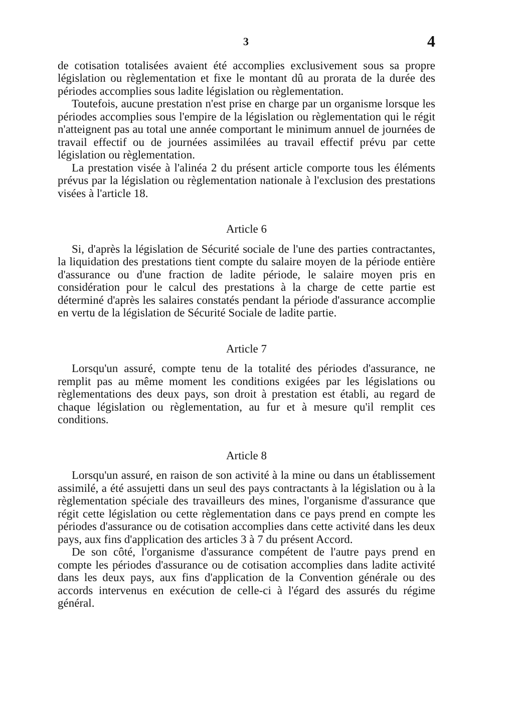3 4
de cotisation totalisées avaient été accomplies exclusivement sous sa propre législation ou règlementation et fixe le montant dû au prorata de la durée des périodes accomplies sous ladite législation ou règlementation.
Toutefois, aucune prestation n'est prise en charge par un organisme lorsque les périodes accomplies sous l'empire de la législation ou règlementation qui le régit n'atteignent pas au total une année comportant le minimum annuel de journées de travail effectif ou de journées assimilées au travail effectif prévu par cette législation ou règlementation.
La prestation visée à l'alinéa 2 du présent article comporte tous les éléments prévus par la législation ou règlementation nationale à l'exclusion des prestations visées à l'article 18.
Article 6
Si, d'après la législation de Sécurité sociale de l'une des parties contractantes, la liquidation des prestations tient compte du salaire moyen de la période entière d'assurance ou d'une fraction de ladite période, le salaire moyen pris en considération pour le calcul des prestations à la charge de cette partie est déterminé d'après les salaires constatés pendant la période d'assurance accomplie en vertu de la législation de Sécurité Sociale de ladite partie.
Article 7
Lorsqu'un assuré, compte tenu de la totalité des périodes d'assurance, ne remplit pas au même moment les conditions exigées par les législations ou règlementations des deux pays, son droit à prestation est établi, au regard de chaque législation ou règlementation, au fur et à mesure qu'il remplit ces conditions.
Article 8
Lorsqu'un assuré, en raison de son activité à la mine ou dans un établissement assimilé, a été assujetti dans un seul des pays contractants à la législation ou à la règlementation spéciale des travailleurs des mines, l'organisme d'assurance que régit cette législation ou cette règlementation dans ce pays prend en compte les périodes d'assurance ou de cotisation accomplies dans cette activité dans les deux pays, aux fins d'application des articles 3 à 7 du présent Accord.
De son côté, l'organisme d'assurance compétent de l'autre pays prend en compte les périodes d'assurance ou de cotisation accomplies dans ladite activité dans les deux pays, aux fins d'application de la Convention générale ou des accords intervenus en exécution de celle-ci à l'égard des assurés du régime général.